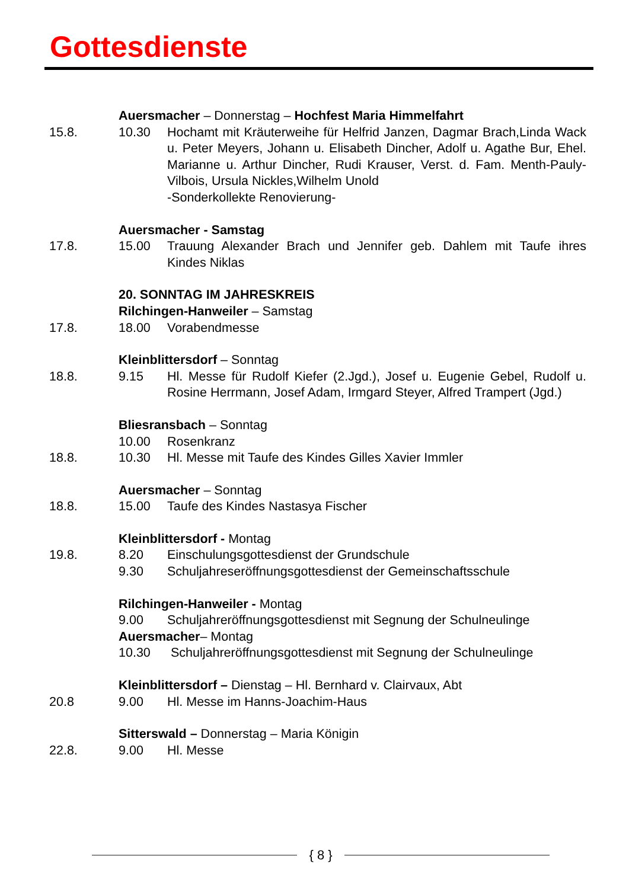Gottesdienste
Auersmacher – Donnerstag – Hochfest Maria Himmelfahrt
15.8. 10.30 Hochamt mit Kräuterweihe für Helfrid Janzen, Dagmar Brach,Linda Wack u. Peter Meyers, Johann u. Elisabeth Dincher, Adolf u. Agathe Bur, Ehel. Marianne u. Arthur Dincher, Rudi Krauser, Verst. d. Fam. Menth-Pauly-Vilbois, Ursula Nickles,Wilhelm Unold
-Sonderkollekte Renovierung-
Auersmacher - Samstag
17.8. 15.00 Trauung Alexander Brach und Jennifer geb. Dahlem mit Taufe ihres Kindes Niklas
20. SONNTAG IM JAHRESKREIS
Rilchingen-Hanweiler – Samstag
17.8. 18.00 Vorabendmesse
Kleinblittersdorf – Sonntag
18.8. 9.15 Hl. Messe für Rudolf Kiefer (2.Jgd.), Josef u. Eugenie Gebel, Rudolf u. Rosine Herrmann, Josef Adam, Irmgard Steyer, Alfred Trampert (Jgd.)
Bliesransbach – Sonntag
10.00 Rosenkranz
18.8. 10.30 Hl. Messe mit Taufe des Kindes Gilles Xavier Immler
Auersmacher – Sonntag
18.8. 15.00 Taufe des Kindes Nastasya Fischer
Kleinblittersdorf - Montag
19.8. 8.20 Einschulungsgottesdienst der Grundschule
9.30 Schuljahreseröffnungsgottesdienst der Gemeinschaftsschule
Rilchingen-Hanweiler - Montag
9.00 Schuljahreröffnungsgottesdienst mit Segnung der Schulneulinge
Auersmacher– Montag
10.30 Schuljahreröffnungsgottesdienst mit Segnung der Schulneulinge
Kleinblittersdorf – Dienstag – Hl. Bernhard v. Clairvaux, Abt
20.8 9.00 Hl. Messe im Hanns-Joachim-Haus
Sitterswald – Donnerstag – Maria Königin
22.8. 9.00 Hl. Messe
{ 8 }